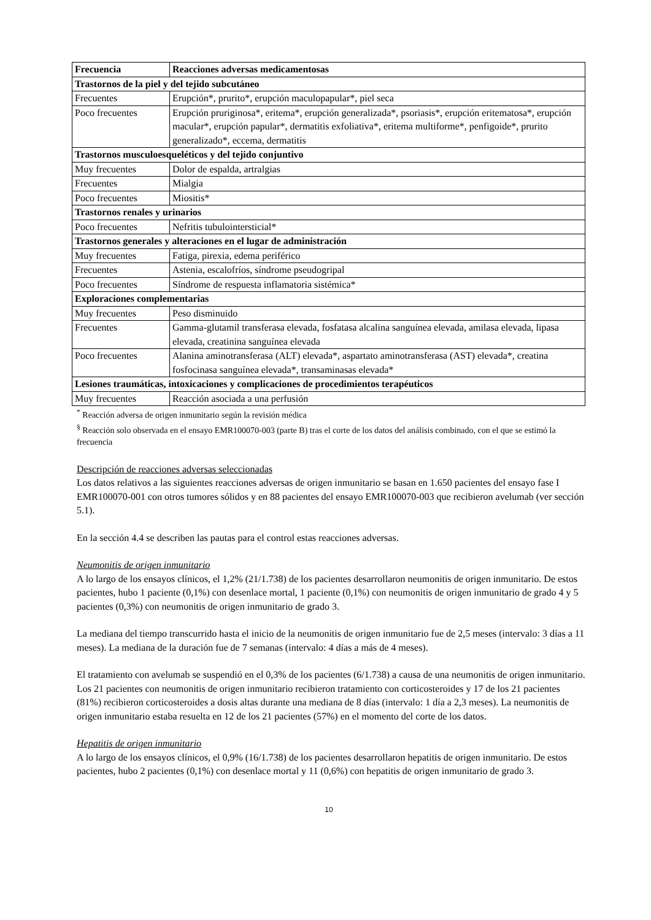| Frecuencia | Reacciones adversas medicamentosas |
| --- | --- |
| Trastornos de la piel y del tejido subcutáneo | |
| Frecuentes | Erupción*, prurito*, erupción maculopapular*, piel seca |
| Poco frecuentes | Erupción pruriginosa*, eritema*, erupción generalizada*, psoriasis*, erupción eritematosa*, erupción macular*, erupción papular*, dermatitis exfoliativa*, eritema multiforme*, penfigoide*, prurito generalizado*, eccema, dermatitis |
| Trastornos musculoesqueléticos y del tejido conjuntivo | |
| Muy frecuentes | Dolor de espalda, artralgias |
| Frecuentes | Mialgia |
| Poco frecuentes | Miositis* |
| Trastornos renales y urinarios | |
| Poco frecuentes | Nefritis tubulointersticial* |
| Trastornos generales y alteraciones en el lugar de administración | |
| Muy frecuentes | Fatiga, pirexia, edema periférico |
| Frecuentes | Astenia, escalofríos, síndrome pseudogripal |
| Poco frecuentes | Síndrome de respuesta inflamatoria sistémica* |
| Exploraciones complementarias | |
| Muy frecuentes | Peso disminuido |
| Frecuentes | Gamma-glutamil transferasa elevada, fosfatasa alcalina sanguínea elevada, amilasa elevada, lipasa elevada, creatinina sanguínea elevada |
| Poco frecuentes | Alanina aminotransferasa (ALT) elevada*, aspartato aminotransferasa (AST) elevada*, creatina fosfocinasa sanguínea elevada*, transaminasas elevada* |
| Lesiones traumáticas, intoxicaciones y complicaciones de procedimientos terapéuticos | |
| Muy frecuentes | Reacción asociada a una perfusión |
<sup>*</sup> Reacción adversa de origen inmunitario según la revisión médica
<sup>§</sup> Reacción solo observada en el ensayo EMR100070-003 (parte B) tras el corte de los datos del análisis combinado, con el que se estimó la frecuencia
Descripción de reacciones adversas seleccionadas
Los datos relativos a las siguientes reacciones adversas de origen inmunitario se basan en 1.650 pacientes del ensayo fase I EMR100070-001 con otros tumores sólidos y en 88 pacientes del ensayo EMR100070-003 que recibieron avelumab (ver sección 5.1).
En la sección 4.4 se describen las pautas para el control estas reacciones adversas.
Neumonitis de origen inmunitario
A lo largo de los ensayos clínicos, el 1,2% (21/1.738) de los pacientes desarrollaron neumonitis de origen inmunitario. De estos pacientes, hubo 1 paciente (0,1%) con desenlace mortal, 1 paciente (0,1%) con neumonitis de origen inmunitario de grado 4 y 5 pacientes (0,3%) con neumonitis de origen inmunitario de grado 3.
La mediana del tiempo transcurrido hasta el inicio de la neumonitis de origen inmunitario fue de 2,5 meses (intervalo: 3 días a 11 meses). La mediana de la duración fue de 7 semanas (intervalo: 4 días a más de 4 meses).
El tratamiento con avelumab se suspendió en el 0,3% de los pacientes (6/1.738) a causa de una neumonitis de origen inmunitario. Los 21 pacientes con neumonitis de origen inmunitario recibieron tratamiento con corticosteroides y 17 de los 21 pacientes (81%) recibieron corticosteroides a dosis altas durante una mediana de 8 días (intervalo: 1 día a 2,3 meses). La neumonitis de origen inmunitario estaba resuelta en 12 de los 21 pacientes (57%) en el momento del corte de los datos.
Hepatitis de origen inmunitario
A lo largo de los ensayos clínicos, el 0,9% (16/1.738) de los pacientes desarrollaron hepatitis de origen inmunitario. De estos pacientes, hubo 2 pacientes (0,1%) con desenlace mortal y 11 (0,6%) con hepatitis de origen inmunitario de grado 3.
10